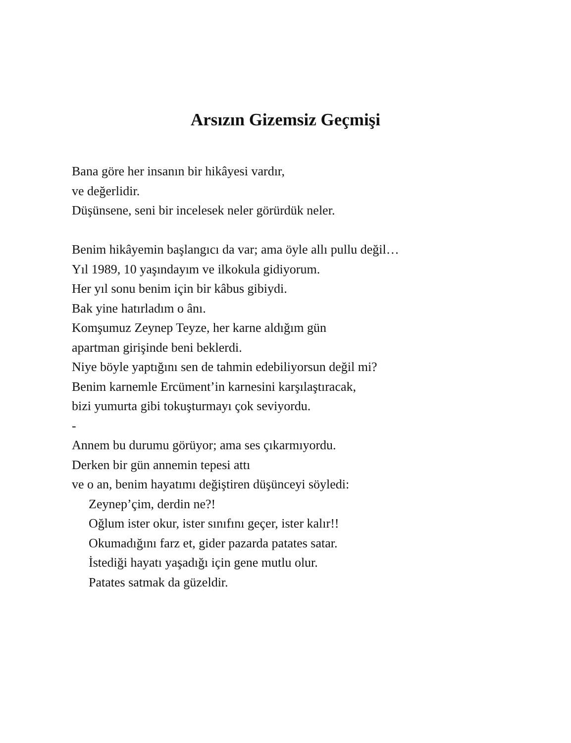Arsızın Gizemsiz Geçmişi
Bana göre her insanın bir hikâyesi vardır,
ve değerlidir.
Düşünsene, seni bir incelesek neler görürdük neler.
Benim hikâyemin başlangıcı da var; ama öyle allı pullu değil…
Yıl 1989, 10 yaşındayım ve ilkokula gidiyorum.
Her yıl sonu benim için bir kâbus gibiydi.
Bak yine hatırladım o ânı.
Komşumuz Zeynep Teyze, her karne aldığım gün
apartman girişinde beni beklerdi.
Niye böyle yaptığını sen de tahmin edebiliyorsun değil mi?
Benim karnemle Ercüment’in karnesini karşılaştıracak,
bizi yumurta gibi tokuşturmayı çok seviyordu.
-
Annem bu durumu görüyor; ama ses çıkarmıyordu.
Derken bir gün annemin tepesi attı
ve o an, benim hayatımı değiştiren düşünceyi söyledi:
Zeynep’çim, derdin ne?!
Oğlum ister okur, ister sınıfını geçer, ister kalır!!
Okumadığını farz et, gider pazarda patates satar.
İstediği hayatı yaşadığı için gene mutlu olur.
Patates satmak da güzeldir.